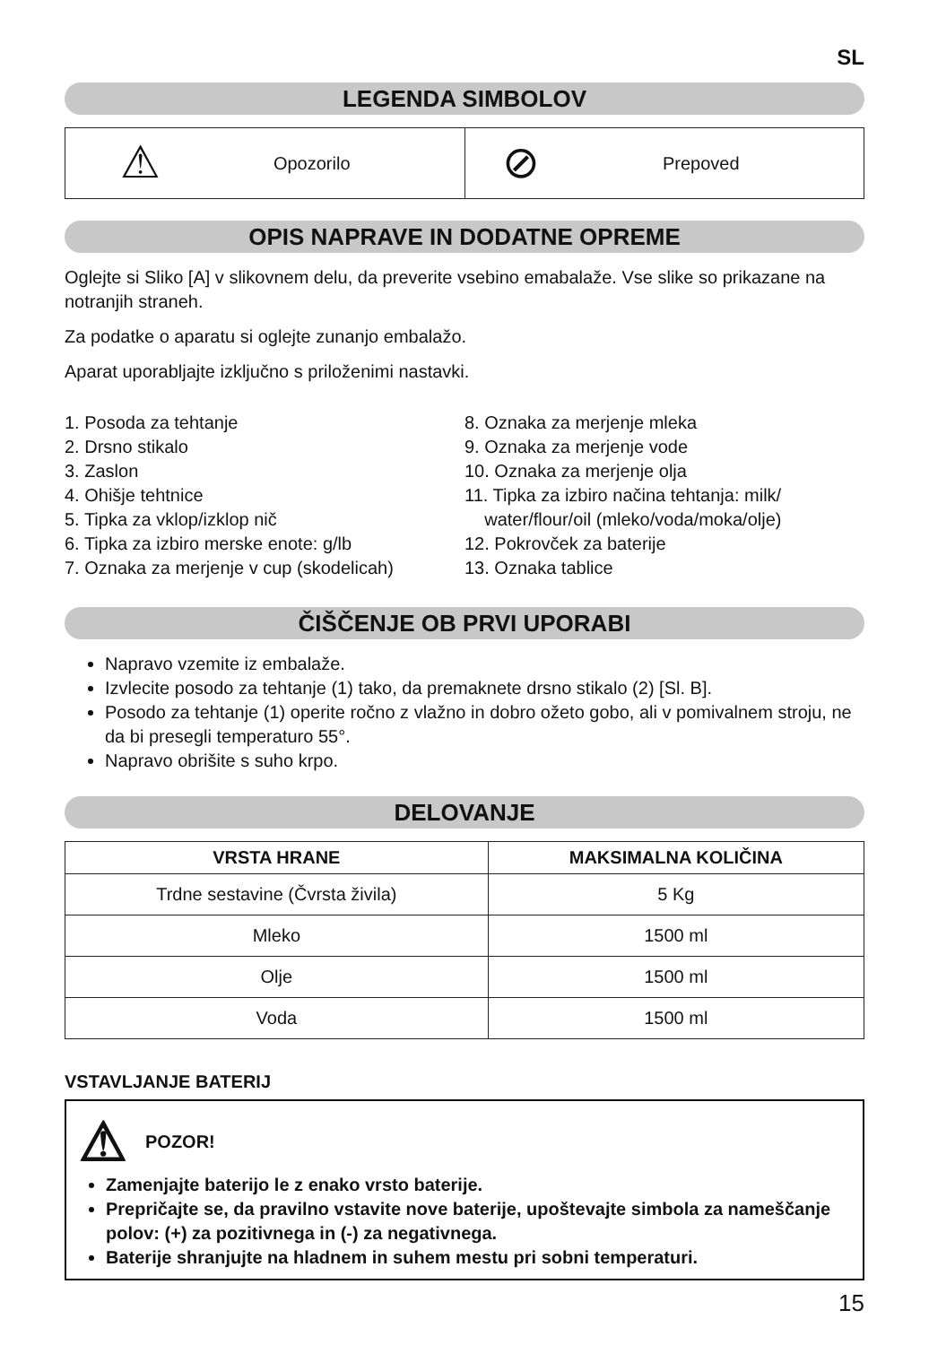SL
LEGENDA SIMBOLOV
| ⚠ Opozorilo | ⊘ Prepoved |
OPIS NAPRAVE IN DODATNE OPREME
Oglejte si Sliko [A] v slikovnem delu, da preverite vsebino emabalaže. Vse slike so prikazane na notranjih straneh.
Za podatke o aparatu si oglejte zunanjo embalažo.
Aparat uporabljajte izključno s priloženimi nastavki.
1. Posoda za tehtanje
2. Drsno stikalo
3. Zaslon
4. Ohišje tehtnice
5. Tipka za vklop/izklop nič
6. Tipka za izbiro merske enote: g/lb
7. Oznaka za merjenje v cup (skodelicah)
8. Oznaka za merjenje mleka
9. Oznaka za merjenje vode
10. Oznaka za merjenje olja
11. Tipka za izbiro načina tehtanja: milk/
water/flour/oil (mleko/voda/moka/olje)
12. Pokrovček za baterije
13. Oznaka tablice
ČIŠČENJE OB PRVI UPORABI
Napravo vzemite iz embalaže.
Izvlecite posodo za tehtanje (1) tako, da premaknete drsno stikalo (2) [Sl. B].
Posodo za tehtanje (1) operite ročno z vlažno in dobro ožeto gobo, ali v pomivalnem stroju, ne da bi presegli temperaturo 55°.
Napravo obrišite s suho krpo.
DELOVANJE
| VRSTA HRANE | MAKSIMALNA KOLIČINA |
| --- | --- |
| Trdne sestavine (Čvrsta živila) | 5 Kg |
| Mleko | 1500 ml |
| Olje | 1500 ml |
| Voda | 1500 ml |
VSTAVLJANJE BATERIJ
⚠ POZOR!
Zamenjajte baterijo le z enako vrsto baterije.
Prepričajte se, da pravilno vstavite nove baterije, upoštevajte simbola za nameščanje polov: (+) za pozitivnega in (-) za negativnega.
Baterije shranjujte na hladnem in suhem mestu pri sobni temperaturi.
15